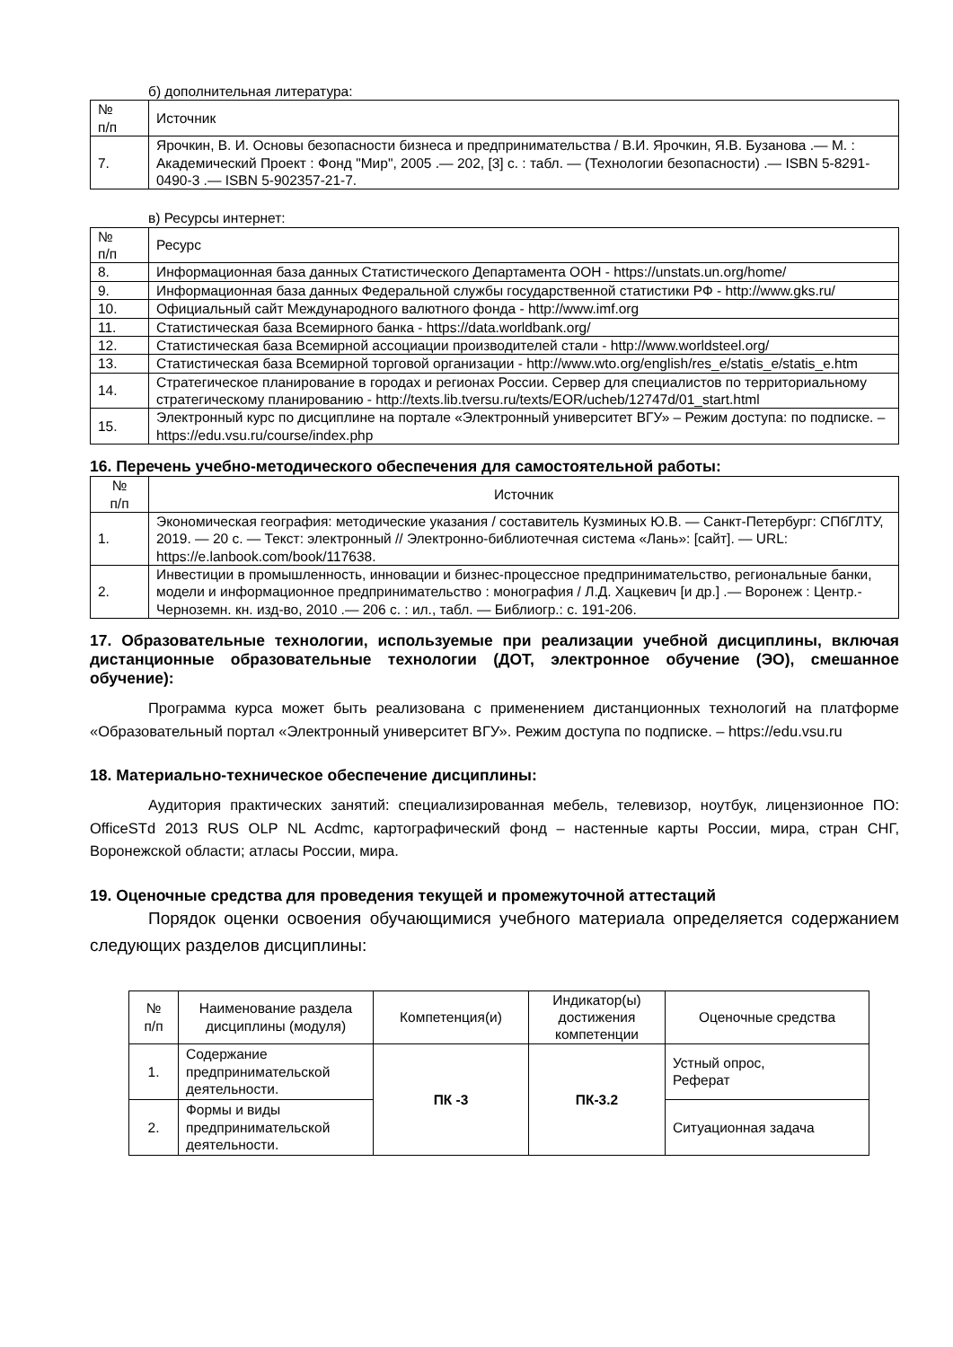б) дополнительная литература:
| № п/п | Источник |
| --- | --- |
| 7. | Ярочкин, В. И. Основы безопасности бизнеса и предпринимательства / В.И. Ярочкин, Я.В. Бузанова .— М. : Академический Проект : Фонд "Мир", 2005 .— 202, [3] с. : табл. — (Технологии безопасности) .— ISBN 5-8291-0490-3 .— ISBN 5-902357-21-7. |
в) Ресурсы интернет:
| № п/п | Ресурс |
| --- | --- |
| 8. | Информационная база данных Статистического Департамента ООН - https://unstats.un.org/home/ |
| 9. | Информационная база данных Федеральной службы государственной статистики РФ - http://www.gks.ru/ |
| 10. | Официальный сайт Международного валютного фонда - http://www.imf.org |
| 11. | Статистическая база Всемирного банка - https://data.worldbank.org/ |
| 12. | Статистическая база Всемирной ассоциации производителей стали - http://www.worldsteel.org/ |
| 13. | Статистическая база Всемирной торговой организации - http://www.wto.org/english/res_e/statis_e/statis_e.htm |
| 14. | Стратегическое планирование в городах и регионах России. Сервер для специалистов по территориальному стратегическому планированию - http://texts.lib.tversu.ru/texts/EOR/ucheb/12747d/01_start.html |
| 15. | Электронный курс по дисциплине на портале «Электронный университет ВГУ» – Режим доступа: по подписке. – https://edu.vsu.ru/course/index.php |
16. Перечень учебно-методического обеспечения для самостоятельной работы:
| № п/п | Источник |
| --- | --- |
| 1. | Экономическая география: методические указания / составитель Кузминых Ю.В. — Санкт-Петербург: СПбГЛТУ, 2019. — 20 с. — Текст: электронный // Электронно-библиотечная система «Лань»: [сайт]. — URL: https://e.lanbook.com/book/117638. |
| 2. | Инвестиции в промышленность, инновации и бизнес-процессное предпринимательство, региональные банки, модели и информационное предпринимательство : монография / Л.Д. Хацкевич [и др.] .— Воронеж : Центр.-Черноземн. кн. изд-во, 2010 .— 206 с. : ил., табл. — Библиогр.: с. 191-206. |
17. Образовательные технологии, используемые при реализации учебной дисциплины, включая дистанционные образовательные технологии (ДОТ, электронное обучение (ЭО), смешанное обучение):
Программа курса может быть реализована с применением дистанционных технологий на платформе «Образовательный портал «Электронный университет ВГУ». Режим доступа по подписке. – https://edu.vsu.ru
18. Материально-техническое обеспечение дисциплины:
Аудитория практических занятий: специализированная мебель, телевизор, ноутбук, лицензионное ПО: OfficeSTd 2013 RUS OLP NL Acdmc, картографический фонд – настенные карты России, мира, стран СНГ, Воронежской области; атласы России, мира.
19. Оценочные средства для проведения текущей и промежуточной аттестаций
Порядок оценки освоения обучающимися учебного материала определяется содержанием следующих разделов дисциплины:
| № п/п | Наименование раздела дисциплины (модуля) | Компетенция(и) | Индикатор(ы) достижения компетенции | Оценочные средства |
| --- | --- | --- | --- | --- |
| 1. | Содержание предпринимательской деятельности. | ПК -3 | ПК-3.2 | Устный опрос, Реферат |
| 2. | Формы и виды предпринимательской деятельности. | | | Ситуационная задача |